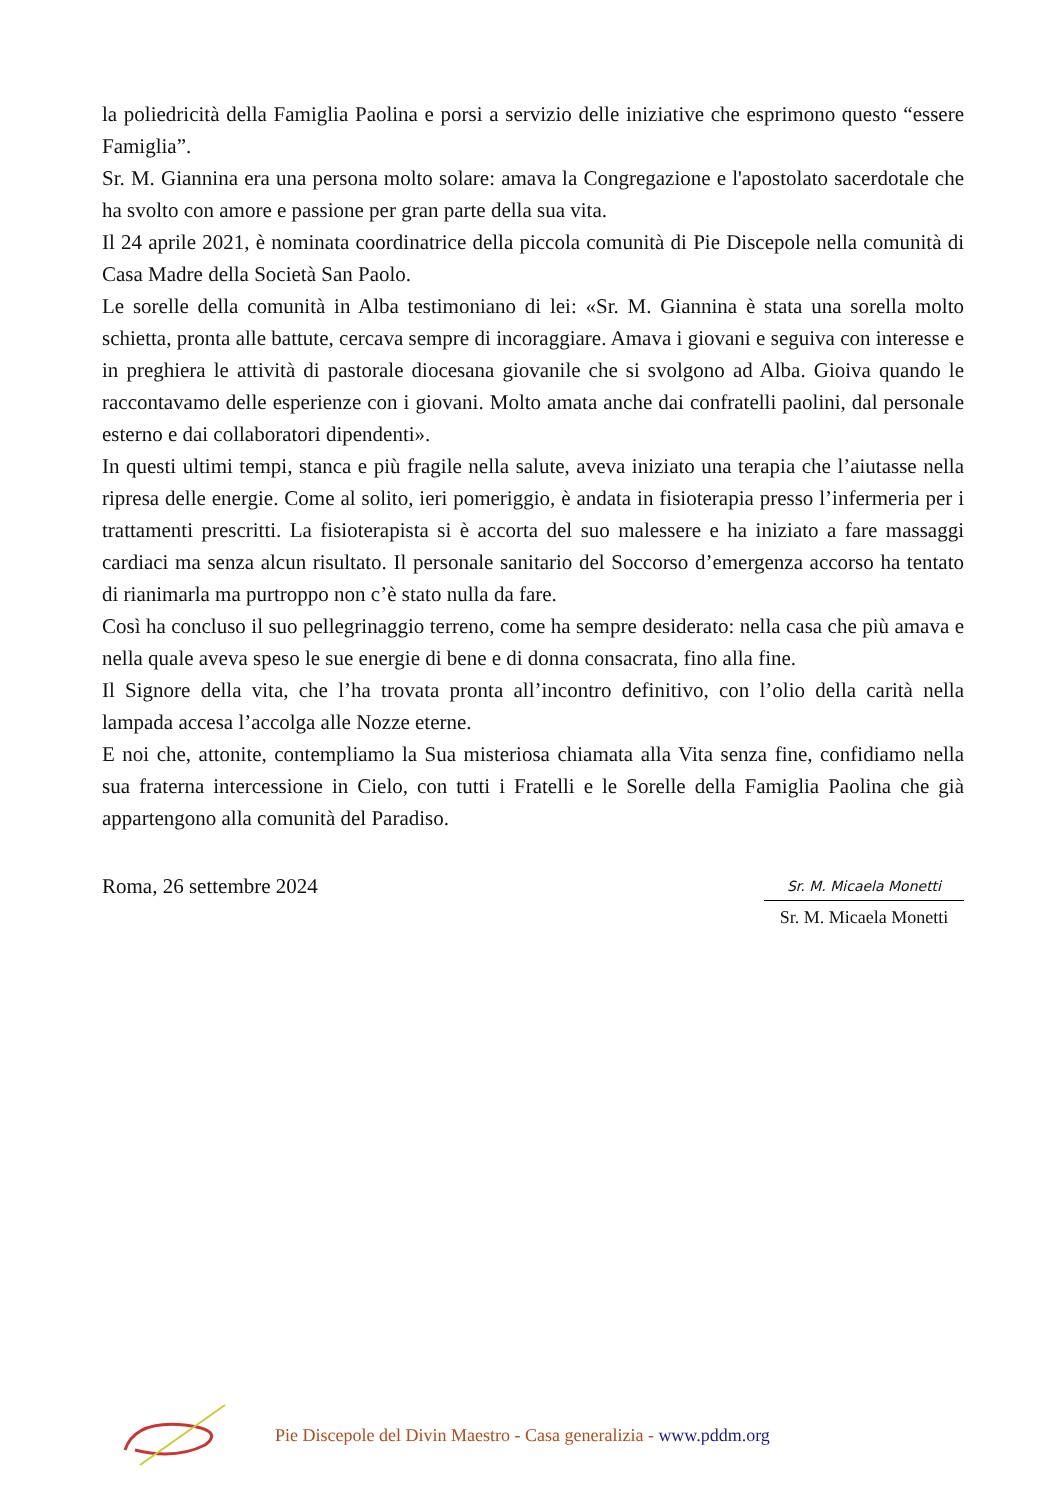la poliedricità della Famiglia Paolina e porsi a servizio delle iniziative che esprimono questo “essere Famiglia”.
Sr. M. Giannina era una persona molto solare: amava la Congregazione e l'apostolato sacerdotale che ha svolto con amore e passione per gran parte della sua vita.
Il 24 aprile 2021, è nominata coordinatrice della piccola comunità di Pie Discepole nella comunità di Casa Madre della Società San Paolo.
Le sorelle della comunità in Alba testimoniano di lei: «Sr. M. Giannina è stata una sorella molto schietta, pronta alle battute, cercava sempre di incoraggiare. Amava i giovani e seguiva con interesse e in preghiera le attività di pastorale diocesana giovanile che si svolgono ad Alba. Gioiva quando le raccontavamo delle esperienze con i giovani. Molto amata anche dai confratelli paolini, dal personale esterno e dai collaboratori dipendenti».
In questi ultimi tempi, stanca e più fragile nella salute, aveva iniziato una terapia che l’aiutasse nella ripresa delle energie. Come al solito, ieri pomeriggio, è andata in fisioterapia presso l’infermeria per i trattamenti prescritti. La fisioterapista si è accorta del suo malessere e ha iniziato a fare massaggi cardiaci ma senza alcun risultato. Il personale sanitario del Soccorso d’emergenza accorso ha tentato di rianimarla ma purtroppo non c’è stato nulla da fare.
Così ha concluso il suo pellegrinaggio terreno, come ha sempre desiderato: nella casa che più amava e nella quale aveva speso le sue energie di bene e di donna consacrata, fino alla fine.
Il Signore della vita, che l’ha trovata pronta all’incontro definitivo, con l’olio della carità nella lampada accesa l’accolga alle Nozze eterne.
E noi che, attonite, contempliamo la Sua misteriosa chiamata alla Vita senza fine, confidiamo nella sua fraterna intercessione in Cielo, con tutti i Fratelli e le Sorelle della Famiglia Paolina che già appartengono alla comunità del Paradiso.
Roma, 26 settembre 2024
Sr. M. Micaela Monetti
Sr. M. Micaela Monetti
Pie Discepole del Divin Maestro - Casa generalizia - www.pddm.org